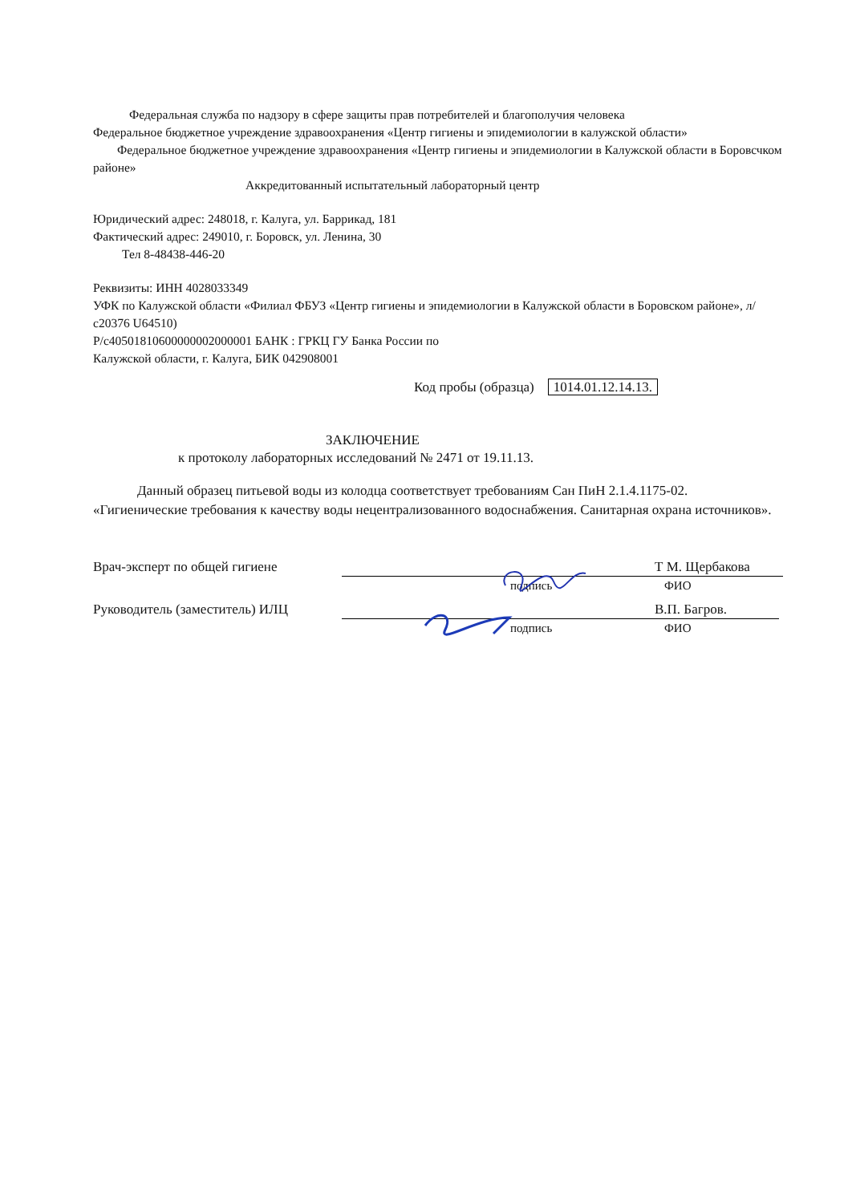Федеральная служба по надзору в сфере защиты прав потребителей и благополучия человека
Федеральное бюджетное учреждение здравоохранения «Центр гигиены и эпидемиологии в калужской области»
Федеральное бюджетное учреждение здравоохранения «Центр гигиены и эпидемиологии в Калужской области в Боровсчком районе»
Аккредитованный испытательный лабораторный центр
Юридический адрес: 248018, г. Калуга, ул. Баррикад, 181
Фактический адрес: 249010, г. Боровск, ул. Ленина, 30
Тел 8-48438-446-20
Реквизиты: ИНН 4028033349
УФК по Калужской области «Филиал ФБУЗ «Центр гигиены и эпидемиологии в Калужской области в Боровском районе», л/с20376 U64510)
Р/с40501810600000002000001 БАНК : ГРКЦ ГУ Банка России по
Калужской области, г. Калуга, БИК 042908001
Код пробы (образца) 1014.01.12.14.13.
ЗАКЛЮЧЕНИЕ
к протоколу лабораторных исследований № 2471 от 19.11.13.
Данный образец питьевой воды из колодца соответствует требованиям Сан ПиН 2.1.4.1175-02. «Гигиенические требования к качеству воды нецентрализованного водоснабжения. Санитарная охрана источников».
Врач-эксперт по общей гигиене Т М. Щербакова
подпись ФИО
Руководитель (заместитель) ИЛЦ В.П. Багров.
подпись ФИО